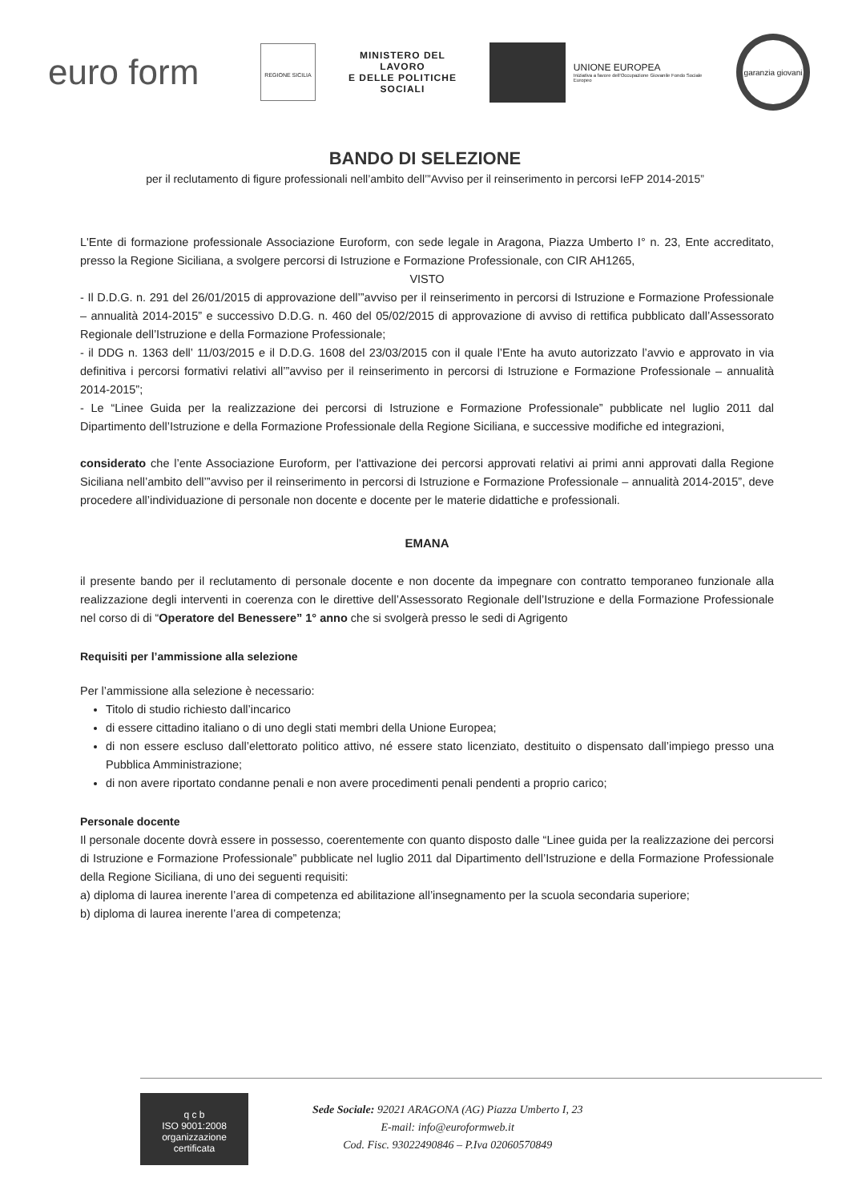euro form
REGIONE SICILIA
MINISTERO DEL LAVORO
E DELLE POLITICHE SOCIALI
UNIONE EUROPEA
Iniziativa a favore dell'Occupazione Giovanile Fondo Sociale Europeo
garanzia giovani
BANDO DI SELEZIONE
per il reclutamento di figure professionali nell’ambito dell’”Avviso per il reinserimento in percorsi IeFP 2014-2015”
L'Ente di formazione professionale Associazione Euroform, con sede legale in Aragona, Piazza Umberto I° n. 23, Ente accreditato, presso la Regione Siciliana, a svolgere percorsi di Istruzione e Formazione Professionale, con CIR AH1265,
VISTO
- Il D.D.G. n. 291 del 26/01/2015 di approvazione dell’”avviso per il reinserimento in percorsi di Istruzione e Formazione Professionale – annualità 2014-2015” e successivo D.D.G. n. 460 del 05/02/2015 di approvazione di avviso di rettifica pubblicato dall’Assessorato Regionale dell’Istruzione e della Formazione Professionale;
- il DDG n. 1363 dell’ 11/03/2015 e il D.D.G. 1608 del 23/03/2015 con il quale l’Ente ha avuto autorizzato l’avvio e approvato in via definitiva i percorsi formativi relativi all’”avviso per il reinserimento in percorsi di Istruzione e Formazione Professionale – annualità 2014-2015”;
- Le “Linee Guida per la realizzazione dei percorsi di Istruzione e Formazione Professionale” pubblicate nel luglio 2011 dal Dipartimento dell’Istruzione e della Formazione Professionale della Regione Siciliana, e successive modifiche ed integrazioni,
considerato che l’ente Associazione Euroform, per l'attivazione dei percorsi approvati relativi ai primi anni approvati dalla Regione Siciliana nell’ambito dell’”avviso per il reinserimento in percorsi di Istruzione e Formazione Professionale – annualità 2014-2015”, deve procedere all’individuazione di personale non docente e docente per le materie didattiche e professionali.
EMANA
il presente bando per il reclutamento di personale docente e non docente da impegnare con contratto temporaneo funzionale alla realizzazione degli interventi in coerenza con le direttive dell’Assessorato Regionale dell’Istruzione e della Formazione Professionale nel corso di di “Operatore del Benessere” 1° anno che si svolgerà presso le sedi di Agrigento
Requisiti per l’ammissione alla selezione
Per l’ammissione alla selezione è necessario:
Titolo di studio richiesto dall’incarico
di essere cittadino italiano o di uno degli stati membri della Unione Europea;
di non essere escluso dall’elettorato politico attivo, né essere stato licenziato, destituito o dispensato dall’impiego presso una Pubblica Amministrazione;
di non avere riportato condanne penali e non avere procedimenti penali pendenti a proprio carico;
Personale docente
Il personale docente dovrà essere in possesso, coerentemente con quanto disposto dalle “Linee guida per la realizzazione dei percorsi di Istruzione e Formazione Professionale” pubblicate nel luglio 2011 dal Dipartimento dell’Istruzione e della Formazione Professionale della Regione Siciliana, di uno dei seguenti requisiti:
a) diploma di laurea inerente l’area di competenza ed abilitazione all’insegnamento per la scuola secondaria superiore;
b) diploma di laurea inerente l’area di competenza;
q c b
ISO 9001:2008
organizzazione certificata
Sede Sociale: 92021 ARAGONA (AG) Piazza Umberto I, 23
E-mail: info@euroformweb.it
Cod. Fisc. 93022490846 – P.Iva 02060570849